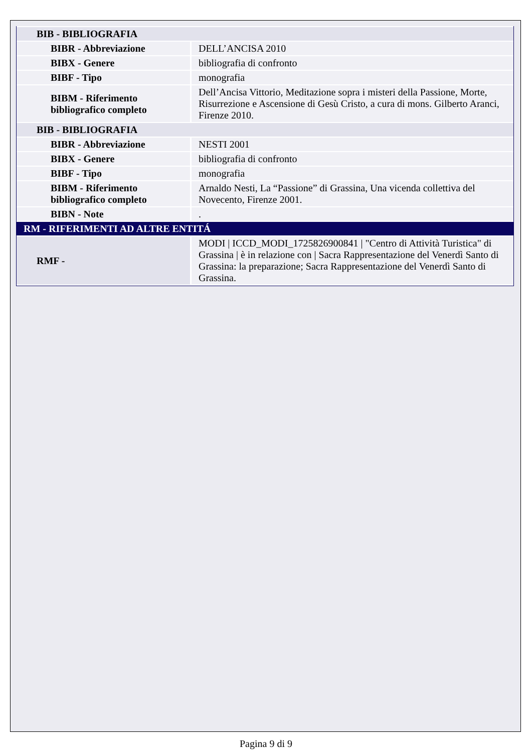| BIB - BIBLIOGRAFIA | |
| BIBR - Abbreviazione | DELL’ANCISA 2010 |
| BIBX - Genere | bibliografia di confronto |
| BIBF - Tipo | monografia |
| BIBM - Riferimento bibliografico completo | Dell’Ancisa Vittorio, Meditazione sopra i misteri della Passione, Morte, Risurrezione e Ascensione di Gesù Cristo, a cura di mons. Gilberto Aranci, Firenze 2010. |
| BIB - BIBLIOGRAFIA | |
| BIBR - Abbreviazione | NESTI 2001 |
| BIBX - Genere | bibliografia di confronto |
| BIBF - Tipo | monografia |
| BIBM - Riferimento bibliografico completo | Arnaldo Nesti, La “Passione” di Grassina, Una vicenda collettiva del Novecento, Firenze 2001. |
| BIBN - Note | . |
| RM - RIFERIMENTI AD ALTRE ENTITÁ | |
| RMF - | MODI / ICCD_MODI_1725826900841 / "Centro di Attività Turistica" di Grassina / è in relazione con / Sacra Rappresentazione del Venerdì Santo di Grassina: la preparazione; Sacra Rappresentazione del Venerdì Santo di Grassina. |
Pagina 9 di 9